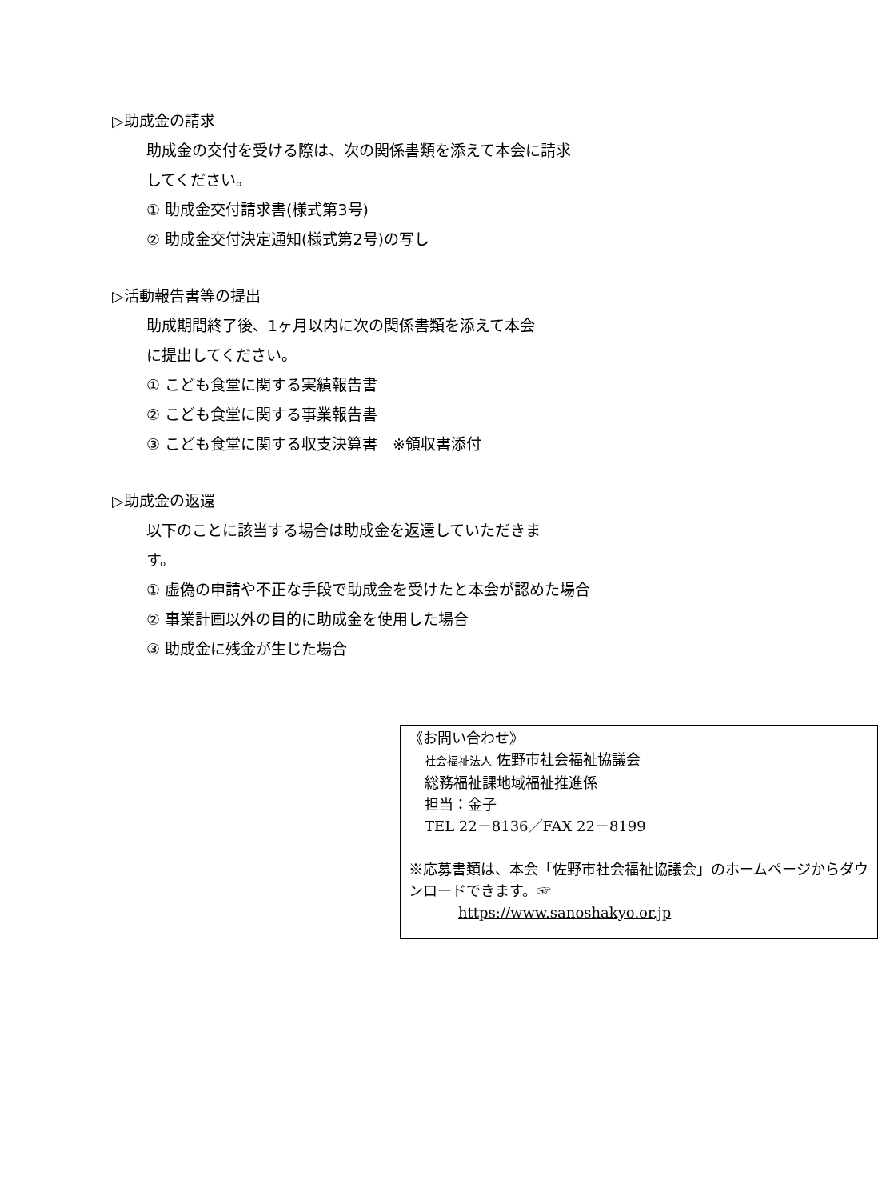▷助成金の請求
助成金の交付を受ける際は、次の関係書類を添えて本会に請求
してください。
① 助成金交付請求書(様式第3号)
② 助成金交付決定通知(様式第2号)の写し
▷活動報告書等の提出
助成期間終了後、1ヶ月以内に次の関係書類を添えて本会
に提出してください。
① こども食堂に関する実績報告書
② こども食堂に関する事業報告書
③ こども食堂に関する収支決算書　※領収書添付
▷助成金の返還
以下のことに該当する場合は助成金を返還していただきま
す。
① 虚偽の申請や不正な手段で助成金を受けたと本会が認めた場合
② 事業計画以外の目的に助成金を使用した場合
③ 助成金に残金が生じた場合
《お問い合わせ》
社会福祉法人 佐野市社会福祉協議会
総務福祉課地域福祉推進係
担当：金子
TEL 22－8136／FAX 22－8199
※応募書類は、本会「佐野市社会福祉協議会」のホームページからダウンロードできます。☞
https://www.sanoshakyo.or.jp